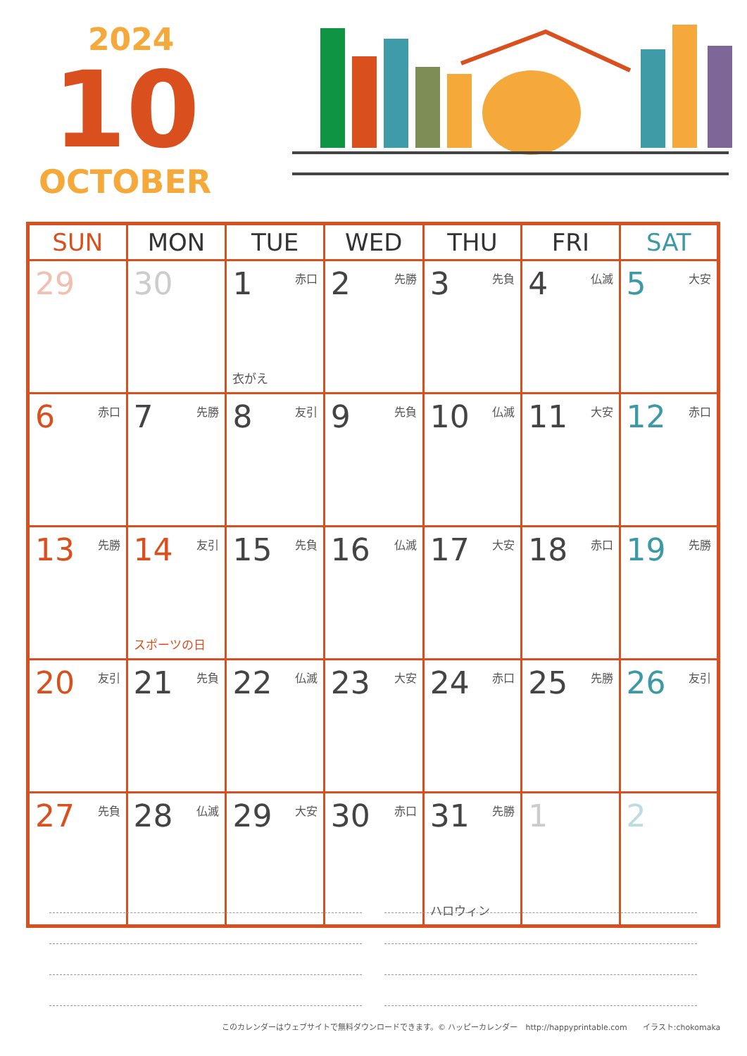2024
10
OCTOBER
| SUN | MON | TUE | WED | THU | FRI | SAT |
| --- | --- | --- | --- | --- | --- | --- |
| 29 | 30 | 1 赤口 衣がえ | 2 先勝 | 3 先負 | 4 仏滅 | 5 大安 |
| 6 赤口 | 7 先勝 | 8 友引 | 9 先負 | 10 仏滅 | 11 大安 | 12 赤口 |
| 13 先勝 | 14 友引 スポーツの日 | 15 先負 | 16 仏滅 | 17 大安 | 18 赤口 | 19 先勝 |
| 20 友引 | 21 先負 | 22 仏滅 | 23 大安 | 24 赤口 | 25 先勝 | 26 友引 |
| 27 先負 | 28 仏滅 | 29 大安 | 30 赤口 | 31 先勝 ハロウィン | 1 | 2 |
このカレンダーはウェブサイトで無料ダウンロードできます。© ハッピーカレンダー　http://happyprintable.com　　イラスト:chokomaka